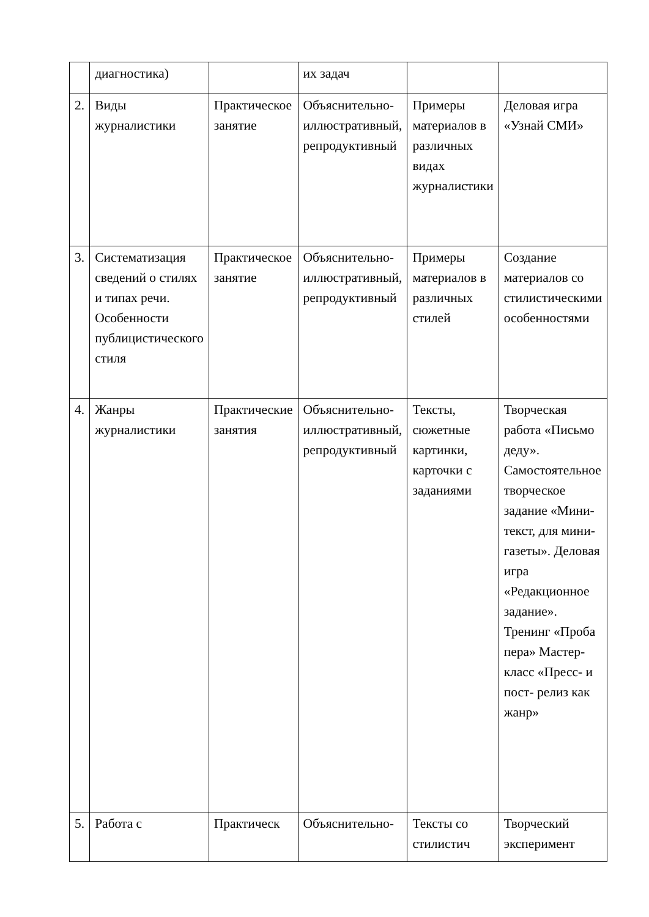| | диагностика) | | их задач | | |
| 2. | Виды журналистики | Практическое занятие | Объяснительно-иллюстративный, репродуктивный | Примеры материалов в различных видах журналистики | Деловая игра «Узнай СМИ» |
| 3. | Систематизация сведений о стилях и типах речи. Особенности публицистического стиля | Практическое занятие | Объяснительно-иллюстративный, репродуктивный | Примеры материалов в различных стилей | Создание материалов со стилистическими особенностями |
| 4. | Жанры журналистики | Практические занятия | Объяснительно-иллюстративный, репродуктивный | Тексты, сюжетные картинки, карточки с заданиями | Творческая работа «Письмо деду». Самостоятельное творческое задание «Мини-текст, для мини-газеты». Деловая игра «Редакционное задание». Тренинг «Проба пера» Мастер-класс «Пресс- и пост- релиз как жанр» |
| 5. | Работа с | Практическ | Объяснительно- | Тексты со стилистич | Творческий эксперимент |